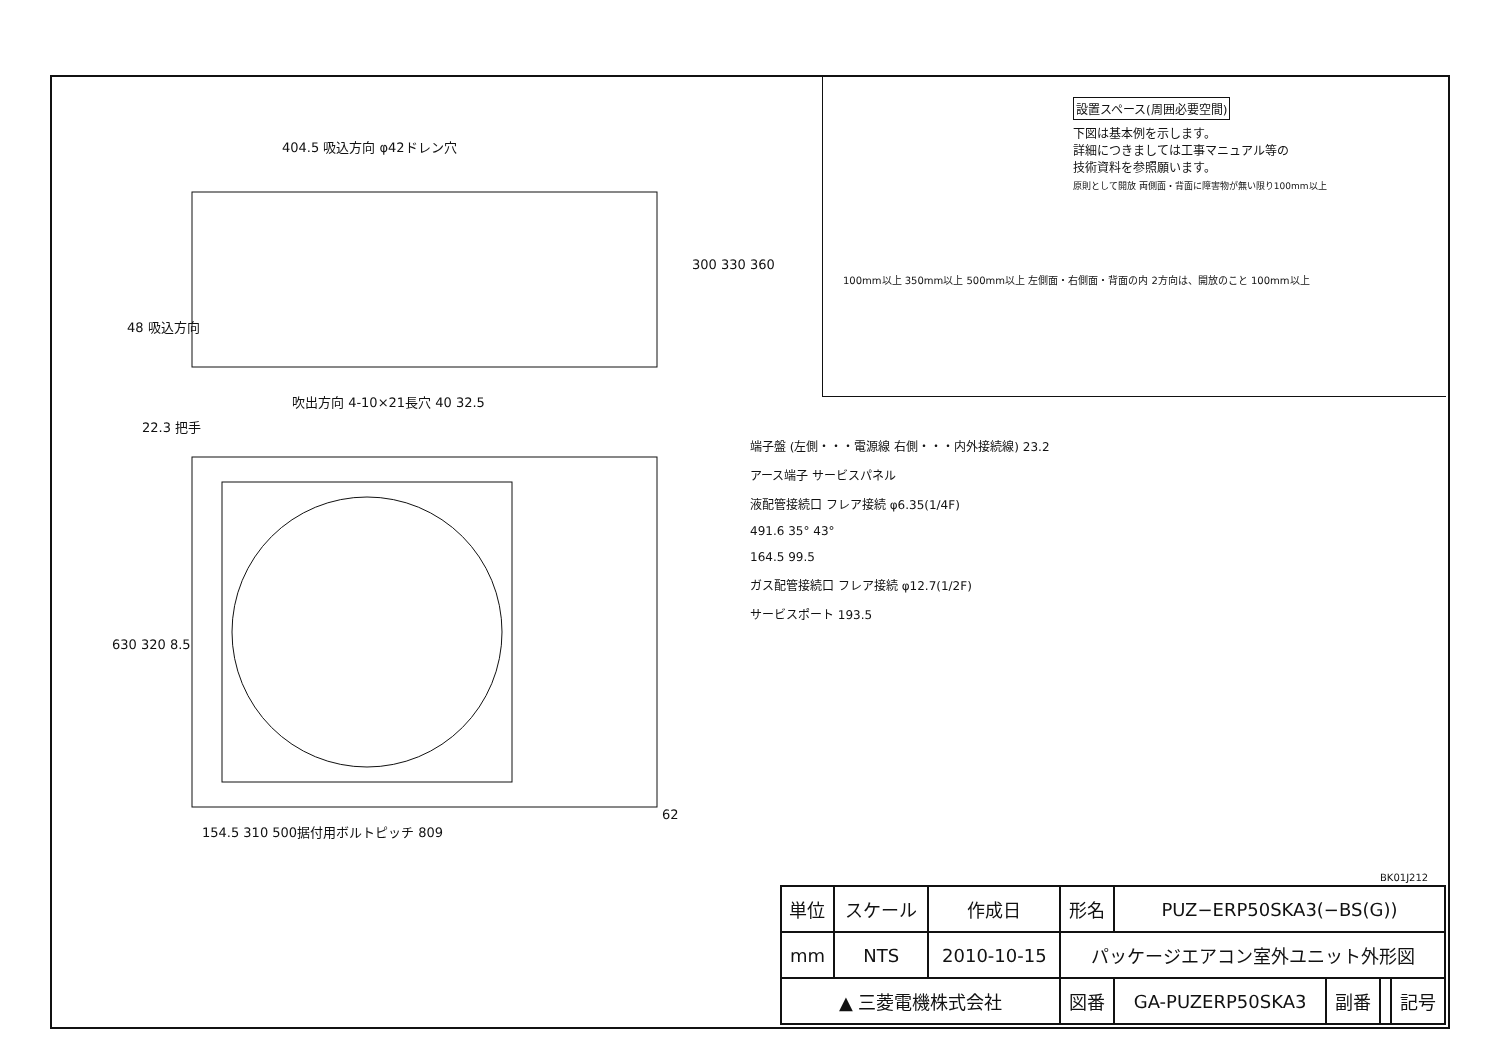404.5 吸込方向 φ42ドレン穴
48 吸込方向
300 330 360
吹出方向 4-10×21長穴 40 32.5
22.3 把手
630 320 8.5
62
154.5 310 500据付用ボルトピッチ 809
設置スペース(周囲必要空間)
下図は基本例を示します。
詳細につきましては工事マニュアル等の
技術資料を参照願います。
原則として開放 両側面・背面に障害物が無い限り100mm以上
100mm以上 350mm以上 500mm以上 左側面・右側面・背面の内 2方向は、開放のこと 100mm以上
端子盤 (左側・・・電源線 右側・・・内外接続線) 23.2
アース端子 サービスパネル
液配管接続口 フレア接続 φ6.35(1/4F)
491.6 35° 43°
164.5 99.5
ガス配管接続口 フレア接続 φ12.7(1/2F)
サービスポート 193.5
BK01J212
| 単位 | スケール | 作成日 | 形名 | PUZ−ERP50SKA3(−BS(G)) | | | |
| mm | NTS | 2010-10-15 | パッケージエアコン室外ユニット外形図 | | | | |
| ▲ 三菱電機株式会社 | | | 図番 | GA-PUZERP50SKA3 | 副番 | | 記号 |